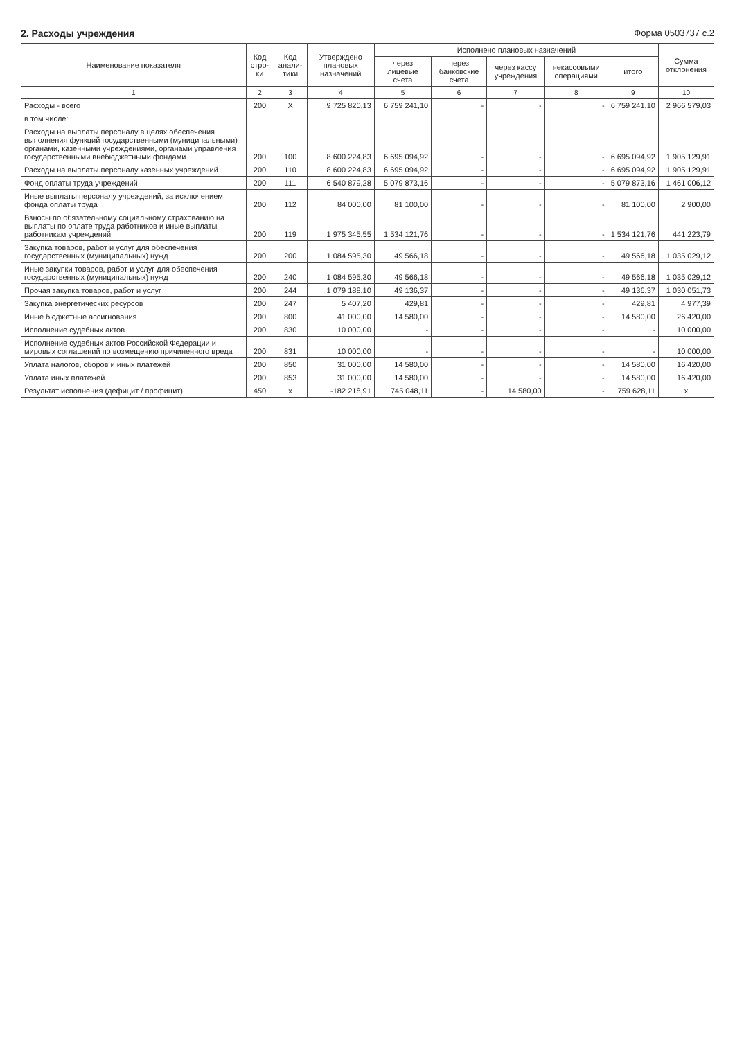2. Расходы учреждения Форма 0503737 с.2
| Наименование показателя | Код стро- ки | Код анали- тики | Утверждено плановых назначений | Исполнено плановых назначений | | | | | Сумма отклонения |
| --- | --- | --- | --- | --- | --- | --- | --- | --- | --- |
| | | | | через лицевые счета | через банковские счета | через кассу учреждения | некассовыми операциями | итого | |
| 1 | 2 | 3 | 4 | 5 | 6 | 7 | 8 | 9 | 10 |
| Расходы - всего | 200 | X | 9 725 820,13 | 6 759 241,10 | - | - | - | 6 759 241,10 | 2 966 579,03 |
| в том числе: | | | | | | | | | |
| Расходы на выплаты персоналу в целях обеспечения выполнения функций государственными (муниципальными) органами, казенными учреждениями, органами управления государственными внебюджетными фондами | 200 | 100 | 8 600 224,83 | 6 695 094,92 | - | - | - | 6 695 094,92 | 1 905 129,91 |
| Расходы на выплаты персоналу казенных учреждений | 200 | 110 | 8 600 224,83 | 6 695 094,92 | - | - | - | 6 695 094,92 | 1 905 129,91 |
| Фонд оплаты труда учреждений | 200 | 111 | 6 540 879,28 | 5 079 873,16 | - | - | - | 5 079 873,16 | 1 461 006,12 |
| Иные выплаты персоналу учреждений, за исключением фонда оплаты труда | 200 | 112 | 84 000,00 | 81 100,00 | - | - | - | 81 100,00 | 2 900,00 |
| Взносы по обязательному социальному страхованию на выплаты по оплате труда работников и иные выплаты работникам учреждений | 200 | 119 | 1 975 345,55 | 1 534 121,76 | - | - | - | 1 534 121,76 | 441 223,79 |
| Закупка товаров, работ и услуг для обеспечения государственных (муниципальных) нужд | 200 | 200 | 1 084 595,30 | 49 566,18 | - | - | - | 49 566,18 | 1 035 029,12 |
| Иные закупки товаров, работ и услуг для обеспечения государственных (муниципальных) нужд | 200 | 240 | 1 084 595,30 | 49 566,18 | - | - | - | 49 566,18 | 1 035 029,12 |
| Прочая закупка товаров, работ и услуг | 200 | 244 | 1 079 188,10 | 49 136,37 | - | - | - | 49 136,37 | 1 030 051,73 |
| Закупка энергетических ресурсов | 200 | 247 | 5 407,20 | 429,81 | - | - | - | 429,81 | 4 977,39 |
| Иные бюджетные ассигнования | 200 | 800 | 41 000,00 | 14 580,00 | - | - | - | 14 580,00 | 26 420,00 |
| Исполнение судебных актов | 200 | 830 | 10 000,00 | - | - | - | - | - | 10 000,00 |
| Исполнение судебных актов Российской Федерации и мировых соглашений по возмещению причиненного вреда | 200 | 831 | 10 000,00 | - | - | - | - | - | 10 000,00 |
| Уплата налогов, сборов и иных платежей | 200 | 850 | 31 000,00 | 14 580,00 | - | - | - | 14 580,00 | 16 420,00 |
| Уплата иных платежей | 200 | 853 | 31 000,00 | 14 580,00 | - | - | - | 14 580,00 | 16 420,00 |
| Результат исполнения (дефицит / профицит) | 450 | x | -182 218,91 | 745 048,11 | - | 14 580,00 | - | 759 628,11 | x |